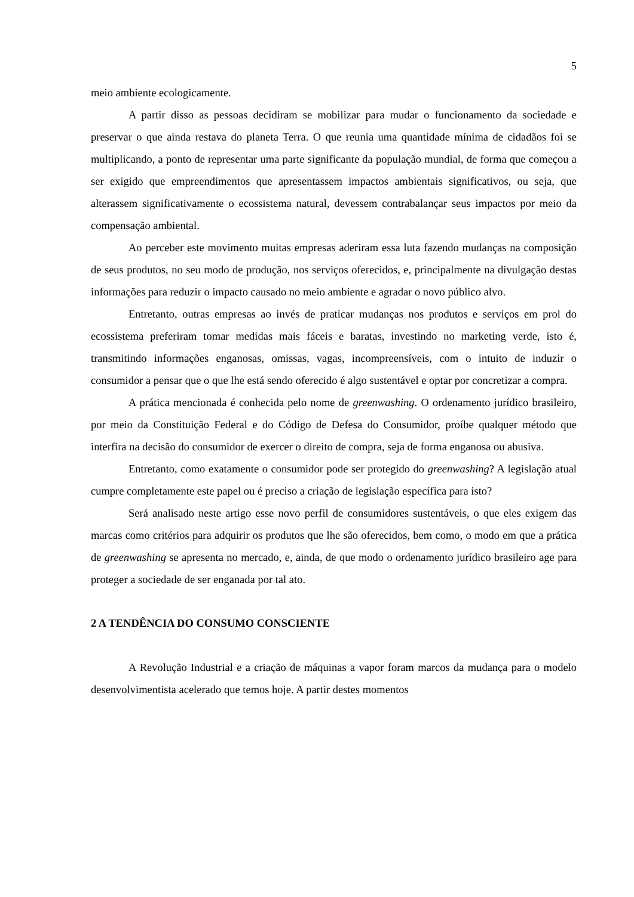5
meio ambiente ecologicamente.
A partir disso as pessoas decidiram se mobilizar para mudar o funcionamento da sociedade e preservar o que ainda restava do planeta Terra. O que reunia uma quantidade mínima de cidadãos foi se multiplicando, a ponto de representar uma parte significante da população mundial, de forma que começou a ser exigido que empreendimentos que apresentassem impactos ambientais significativos, ou seja, que alterassem significativamente o ecossistema natural, devessem contrabalançar seus impactos por meio da compensação ambiental.
Ao perceber este movimento muitas empresas aderiram essa luta fazendo mudanças na composição de seus produtos, no seu modo de produção, nos serviços oferecidos, e, principalmente na divulgação destas informações para reduzir o impacto causado no meio ambiente e agradar o novo público alvo.
Entretanto, outras empresas ao invés de praticar mudanças nos produtos e serviços em prol do ecossistema preferiram tomar medidas mais fáceis e baratas, investindo no marketing verde, isto é, transmitindo informações enganosas, omissas, vagas, incompreensíveis, com o intuito de induzir o consumidor a pensar que o que lhe está sendo oferecido é algo sustentável e optar por concretizar a compra.
A prática mencionada é conhecida pelo nome de greenwashing. O ordenamento jurídico brasileiro, por meio da Constituição Federal e do Código de Defesa do Consumidor, proíbe qualquer método que interfira na decisão do consumidor de exercer o direito de compra, seja de forma enganosa ou abusiva.
Entretanto, como exatamente o consumidor pode ser protegido do greenwashing? A legislação atual cumpre completamente este papel ou é preciso a criação de legislação específica para isto?
Será analisado neste artigo esse novo perfil de consumidores sustentáveis, o que eles exigem das marcas como critérios para adquirir os produtos que lhe são oferecidos, bem como, o modo em que a prática de greenwashing se apresenta no mercado, e, ainda, de que modo o ordenamento jurídico brasileiro age para proteger a sociedade de ser enganada por tal ato.
2 A TENDÊNCIA DO CONSUMO CONSCIENTE
A Revolução Industrial e a criação de máquinas a vapor foram marcos da mudança para o modelo desenvolvimentista acelerado que temos hoje. A partir destes momentos